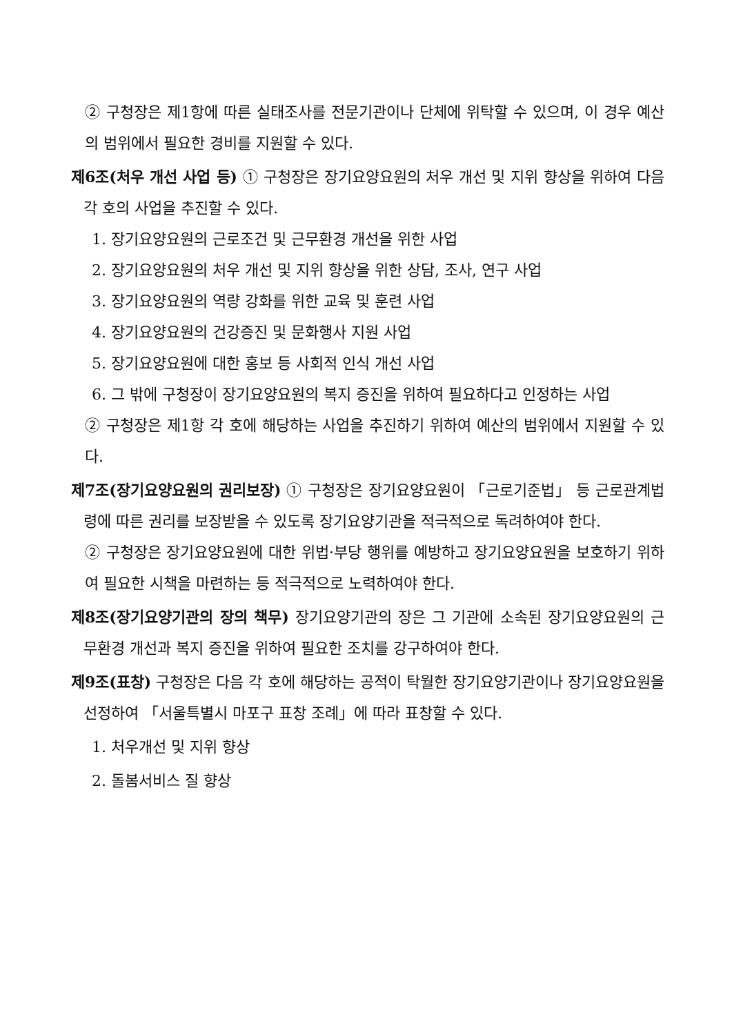② 구청장은 제1항에 따른 실태조사를 전문기관이나 단체에 위탁할 수 있으며, 이 경우 예산의 범위에서 필요한 경비를 지원할 수 있다.
제6조(처우 개선 사업 등) ① 구청장은 장기요양요원의 처우 개선 및 지위 향상을 위하여 다음 각 호의 사업을 추진할 수 있다.
1. 장기요양요원의 근로조건 및 근무환경 개선을 위한 사업
2. 장기요양요원의 처우 개선 및 지위 향상을 위한 상담, 조사, 연구 사업
3. 장기요양요원의 역량 강화를 위한 교육 및 훈련 사업
4. 장기요양요원의 건강증진 및 문화행사 지원 사업
5. 장기요양요원에 대한 홍보 등 사회적 인식 개선 사업
6. 그 밖에 구청장이 장기요양요원의 복지 증진을 위하여 필요하다고 인정하는 사업
② 구청장은 제1항 각 호에 해당하는 사업을 추진하기 위하여 예산의 범위에서 지원할 수 있다.
제7조(장기요양요원의 권리보장) ① 구청장은 장기요양요원이 「근로기준법」 등 근로관계법령에 따른 권리를 보장받을 수 있도록 장기요양기관을 적극적으로 독려하여야 한다.
② 구청장은 장기요양요원에 대한 위법·부당 행위를 예방하고 장기요양요원을 보호하기 위하여 필요한 시책을 마련하는 등 적극적으로 노력하여야 한다.
제8조(장기요양기관의 장의 책무) 장기요양기관의 장은 그 기관에 소속된 장기요양요원의 근무환경 개선과 복지 증진을 위하여 필요한 조치를 강구하여야 한다.
제9조(표창) 구청장은 다음 각 호에 해당하는 공적이 탁월한 장기요양기관이나 장기요양요원을 선정하여 「서울특별시 마포구 표창 조례」에 따라 표창할 수 있다.
1. 처우개선 및 지위 향상
2. 돌봄서비스 질 향상